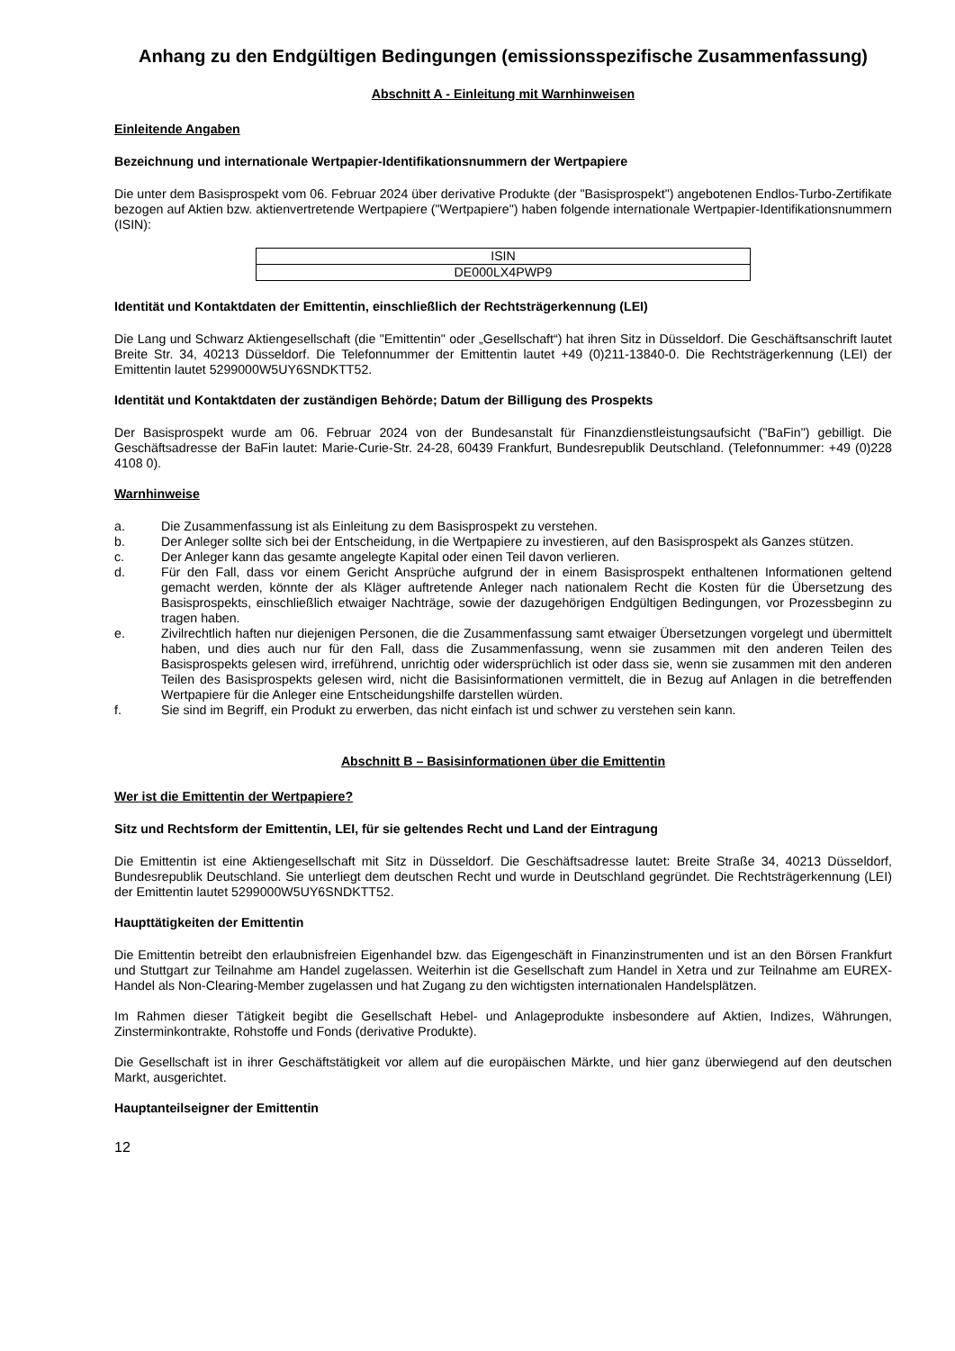Anhang zu den Endgültigen Bedingungen (emissionsspezifische Zusammenfassung)
Abschnitt A - Einleitung mit Warnhinweisen
Einleitende Angaben
Bezeichnung und internationale Wertpapier-Identifikationsnummern der Wertpapiere
Die unter dem Basisprospekt vom 06. Februar 2024 über derivative Produkte (der "Basisprospekt") angebotenen Endlos-Turbo-Zertifikate bezogen auf Aktien bzw. aktienvertretende Wertpapiere ("Wertpapiere") haben folgende internationale Wertpapier-Identifikationsnummern (ISIN):
| ISIN |
| DE000LX4PWP9 |
Identität und Kontaktdaten der Emittentin, einschließlich der Rechtsträgerkennung (LEI)
Die Lang und Schwarz Aktiengesellschaft (die "Emittentin" oder „Gesellschaft“) hat ihren Sitz in Düsseldorf. Die Geschäftsanschrift lautet Breite Str. 34, 40213 Düsseldorf. Die Telefonnummer der Emittentin lautet +49 (0)211-13840-0. Die Rechtsträgerkennung (LEI) der Emittentin lautet 5299000W5UY6SNDKTT52.
Identität und Kontaktdaten der zuständigen Behörde; Datum der Billigung des Prospekts
Der Basisprospekt wurde am 06. Februar 2024 von der Bundesanstalt für Finanzdienstleistungsaufsicht ("BaFin") gebilligt. Die Geschäftsadresse der BaFin lautet: Marie-Curie-Str. 24-28, 60439 Frankfurt, Bundesrepublik Deutschland. (Telefonnummer: +49 (0)228 4108 0).
Warnhinweise
a. Die Zusammenfassung ist als Einleitung zu dem Basisprospekt zu verstehen.
b. Der Anleger sollte sich bei der Entscheidung, in die Wertpapiere zu investieren, auf den Basisprospekt als Ganzes stützen.
c. Der Anleger kann das gesamte angelegte Kapital oder einen Teil davon verlieren.
d. Für den Fall, dass vor einem Gericht Ansprüche aufgrund der in einem Basisprospekt enthaltenen Informationen geltend gemacht werden, könnte der als Kläger auftretende Anleger nach nationalem Recht die Kosten für die Übersetzung des Basisprospekts, einschließlich etwaiger Nachträge, sowie der dazugehörigen Endgültigen Bedingungen, vor Prozessbeginn zu tragen haben.
e. Zivilrechtlich haften nur diejenigen Personen, die die Zusammenfassung samt etwaiger Übersetzungen vorgelegt und übermittelt haben, und dies auch nur für den Fall, dass die Zusammenfassung, wenn sie zusammen mit den anderen Teilen des Basisprospekts gelesen wird, irreführend, unrichtig oder widersprüchlich ist oder dass sie, wenn sie zusammen mit den anderen Teilen des Basisprospekts gelesen wird, nicht die Basisinformationen vermittelt, die in Bezug auf Anlagen in die betreffenden Wertpapiere für die Anleger eine Entscheidungshilfe darstellen würden.
f. Sie sind im Begriff, ein Produkt zu erwerben, das nicht einfach ist und schwer zu verstehen sein kann.
Abschnitt B – Basisinformationen über die Emittentin
Wer ist die Emittentin der Wertpapiere?
Sitz und Rechtsform der Emittentin, LEI, für sie geltendes Recht und Land der Eintragung
Die Emittentin ist eine Aktiengesellschaft mit Sitz in Düsseldorf. Die Geschäftsadresse lautet: Breite Straße 34, 40213 Düsseldorf, Bundesrepublik Deutschland. Sie unterliegt dem deutschen Recht und wurde in Deutschland gegründet. Die Rechtsträgerkennung (LEI) der Emittentin lautet 5299000W5UY6SNDKTT52.
Haupttätigkeiten der Emittentin
Die Emittentin betreibt den erlaubnisfreien Eigenhandel bzw. das Eigengeschäft in Finanzinstrumenten und ist an den Börsen Frankfurt und Stuttgart zur Teilnahme am Handel zugelassen. Weiterhin ist die Gesellschaft zum Handel in Xetra und zur Teilnahme am EUREX-Handel als Non-Clearing-Member zugelassen und hat Zugang zu den wichtigsten internationalen Handelsplätzen.
Im Rahmen dieser Tätigkeit begibt die Gesellschaft Hebel- und Anlageprodukte insbesondere auf Aktien, Indizes, Währungen, Zinsterminkontrakte, Rohstoffe und Fonds (derivative Produkte).
Die Gesellschaft ist in ihrer Geschäftstätigkeit vor allem auf die europäischen Märkte, und hier ganz überwiegend auf den deutschen Markt, ausgerichtet.
Hauptanteilseigner der Emittentin
12